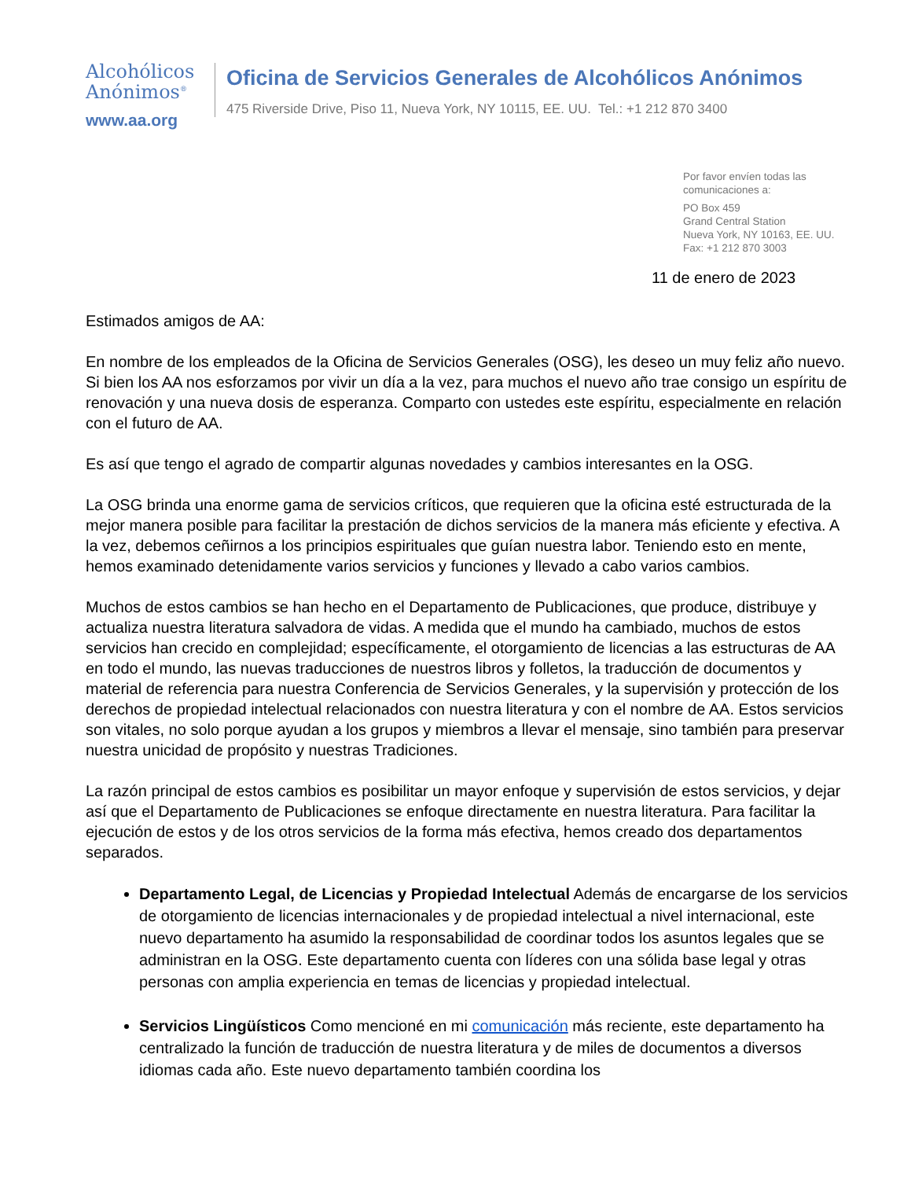Alcohólicos
Anónimos<sup>®</sup>
www.aa.org
Oficina de Servicios Generales de Alcohólicos Anónimos
475 Riverside Drive, Piso 11, Nueva York, NY 10115, EE. UU. Tel.: +1 212 870 3400
Por favor envíen todas las
comunicaciones a:
PO Box 459
Grand Central Station
Nueva York, NY 10163, EE. UU.
Fax: +1 212 870 3003
11 de enero de 2023
Estimados amigos de AA:
En nombre de los empleados de la Oficina de Servicios Generales (OSG), les deseo un muy feliz año nuevo. Si bien los AA nos esforzamos por vivir un día a la vez, para muchos el nuevo año trae consigo un espíritu de renovación y una nueva dosis de esperanza. Comparto con ustedes este espíritu, especialmente en relación con el futuro de AA.
Es así que tengo el agrado de compartir algunas novedades y cambios interesantes en la OSG.
La OSG brinda una enorme gama de servicios críticos, que requieren que la oficina esté estructurada de la mejor manera posible para facilitar la prestación de dichos servicios de la manera más eficiente y efectiva. A la vez, debemos ceñirnos a los principios espirituales que guían nuestra labor. Teniendo esto en mente, hemos examinado detenidamente varios servicios y funciones y llevado a cabo varios cambios.
Muchos de estos cambios se han hecho en el Departamento de Publicaciones, que produce, distribuye y actualiza nuestra literatura salvadora de vidas. A medida que el mundo ha cambiado, muchos de estos servicios han crecido en complejidad; específicamente, el otorgamiento de licencias a las estructuras de AA en todo el mundo, las nuevas traducciones de nuestros libros y folletos, la traducción de documentos y material de referencia para nuestra Conferencia de Servicios Generales, y la supervisión y protección de los derechos de propiedad intelectual relacionados con nuestra literatura y con el nombre de AA. Estos servicios son vitales, no solo porque ayudan a los grupos y miembros a llevar el mensaje, sino también para preservar nuestra unicidad de propósito y nuestras Tradiciones.
La razón principal de estos cambios es posibilitar un mayor enfoque y supervisión de estos servicios, y dejar así que el Departamento de Publicaciones se enfoque directamente en nuestra literatura. Para facilitar la ejecución de estos y de los otros servicios de la forma más efectiva, hemos creado dos departamentos separados.
Departamento Legal, de Licencias y Propiedad Intelectual Además de encargarse de los servicios de otorgamiento de licencias internacionales y de propiedad intelectual a nivel internacional, este nuevo departamento ha asumido la responsabilidad de coordinar todos los asuntos legales que se administran en la OSG. Este departamento cuenta con líderes con una sólida base legal y otras personas con amplia experiencia en temas de licencias y propiedad intelectual.
Servicios Lingüísticos Como mencioné en mi comunicación más reciente, este departamento ha centralizado la función de traducción de nuestra literatura y de miles de documentos a diversos idiomas cada año. Este nuevo departamento también coordina los